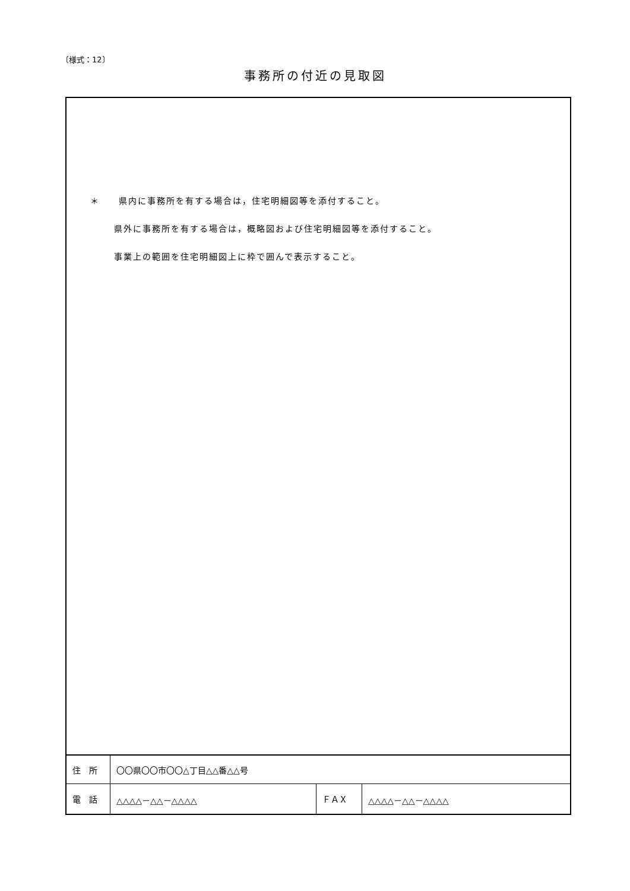〔様式：12〕
事務所の付近の見取図
| ＊ 県内に事務所を有する場合は，住宅明細図等を添付すること。 県外に事務所を有する場合は，概略図および住宅明細図等を添付すること。 事業上の範囲を住宅明細図上に枠で囲んで表示すること。 | | | |
| 住 所 | 〇〇県〇〇市〇〇△丁目△△番△△号 | | |
| 電 話 | △△△△－△△－△△△△ | ＦＡＸ | △△△△－△△－△△△△ |